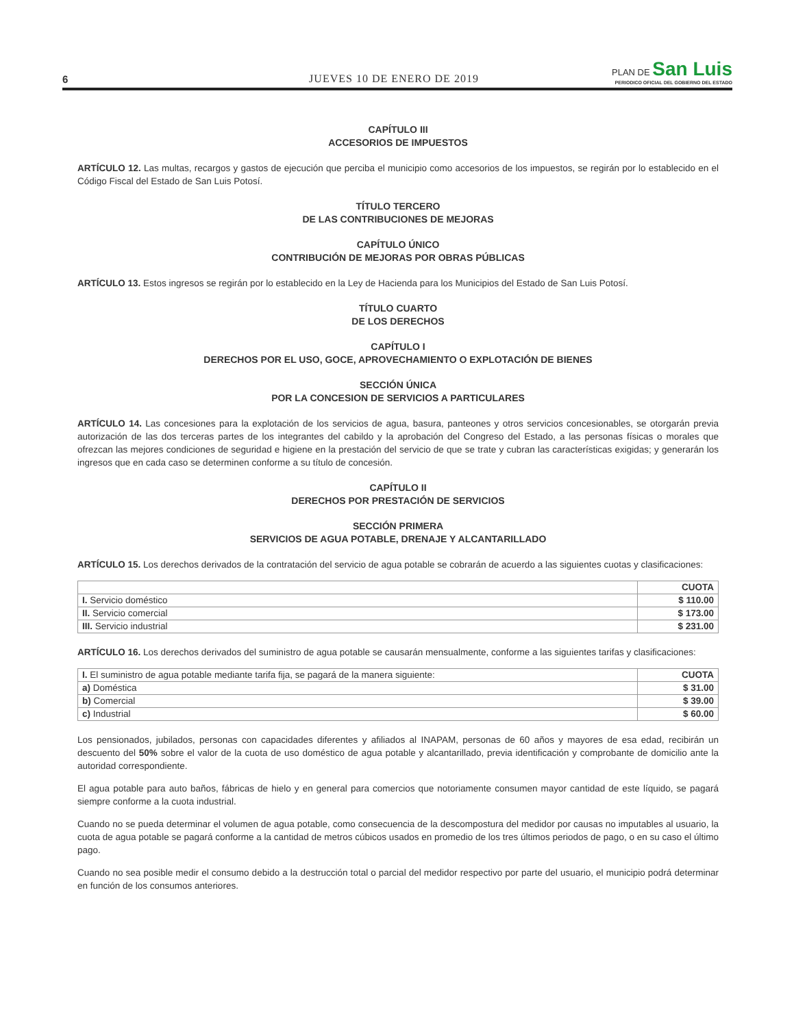6
JUEVES 10 DE ENERO DE 2019
PLAN DE San Luis
PERIODICO OFICIAL DEL GOBIERNO DEL ESTADO
CAPÍTULO III
ACCESORIOS DE IMPUESTOS
ARTÍCULO 12. Las multas, recargos y gastos de ejecución que perciba el municipio como accesorios de los impuestos, se regirán por lo establecido en el Código Fiscal del Estado de San Luis Potosí.
TÍTULO TERCERO
DE LAS CONTRIBUCIONES DE MEJORAS
CAPÍTULO ÚNICO
CONTRIBUCIÓN DE MEJORAS POR OBRAS PÚBLICAS
ARTÍCULO 13. Estos ingresos se regirán por lo establecido en la Ley de Hacienda para los Municipios del Estado de San Luis Potosí.
TÍTULO CUARTO
DE LOS DERECHOS
CAPÍTULO I
DERECHOS POR EL USO, GOCE, APROVECHAMIENTO O EXPLOTACIÓN DE BIENES
SECCIÓN ÚNICA
POR LA CONCESION DE SERVICIOS A PARTICULARES
ARTÍCULO 14. Las concesiones para la explotación de los servicios de agua, basura, panteones y otros servicios concesionables, se otorgarán previa autorización de las dos terceras partes de los integrantes del cabildo y la aprobación del Congreso del Estado, a las personas físicas o morales que ofrezcan las mejores condiciones de seguridad e higiene en la prestación del servicio de que se trate y cubran las características exigidas; y generarán los ingresos que en cada caso se determinen conforme a su título de concesión.
CAPÍTULO II
DERECHOS POR PRESTACIÓN DE SERVICIOS
SECCIÓN PRIMERA
SERVICIOS DE AGUA POTABLE, DRENAJE Y ALCANTARILLADO
ARTÍCULO 15. Los derechos derivados de la contratación del servicio de agua potable se cobrarán de acuerdo a las siguientes cuotas y clasificaciones:
| | CUOTA |
| I. Servicio doméstico | $ 110.00 |
| II. Servicio comercial | $ 173.00 |
| III. Servicio industrial | $ 231.00 |
ARTÍCULO 16. Los derechos derivados del suministro de agua potable se causarán mensualmente, conforme a las siguientes tarifas y clasificaciones:
| I. El suministro de agua potable mediante tarifa fija, se pagará de la manera siguiente: | CUOTA |
| a) Doméstica | $ 31.00 |
| b) Comercial | $ 39.00 |
| c) Industrial | $ 60.00 |
Los pensionados, jubilados, personas con capacidades diferentes y afiliados al INAPAM, personas de 60 años y mayores de esa edad, recibirán un descuento del 50% sobre el valor de la cuota de uso doméstico de agua potable y alcantarillado, previa identificación y comprobante de domicilio ante la autoridad correspondiente.
El agua potable para auto baños, fábricas de hielo y en general para comercios que notoriamente consumen mayor cantidad de este líquido, se pagará siempre conforme a la cuota industrial.
Cuando no se pueda determinar el volumen de agua potable, como consecuencia de la descompostura del medidor por causas no imputables al usuario, la cuota de agua potable se pagará conforme a la cantidad de metros cúbicos usados en promedio de los tres últimos periodos de pago, o en su caso el último pago.
Cuando no sea posible medir el consumo debido a la destrucción total o parcial del medidor respectivo por parte del usuario, el municipio podrá determinar en función de los consumos anteriores.